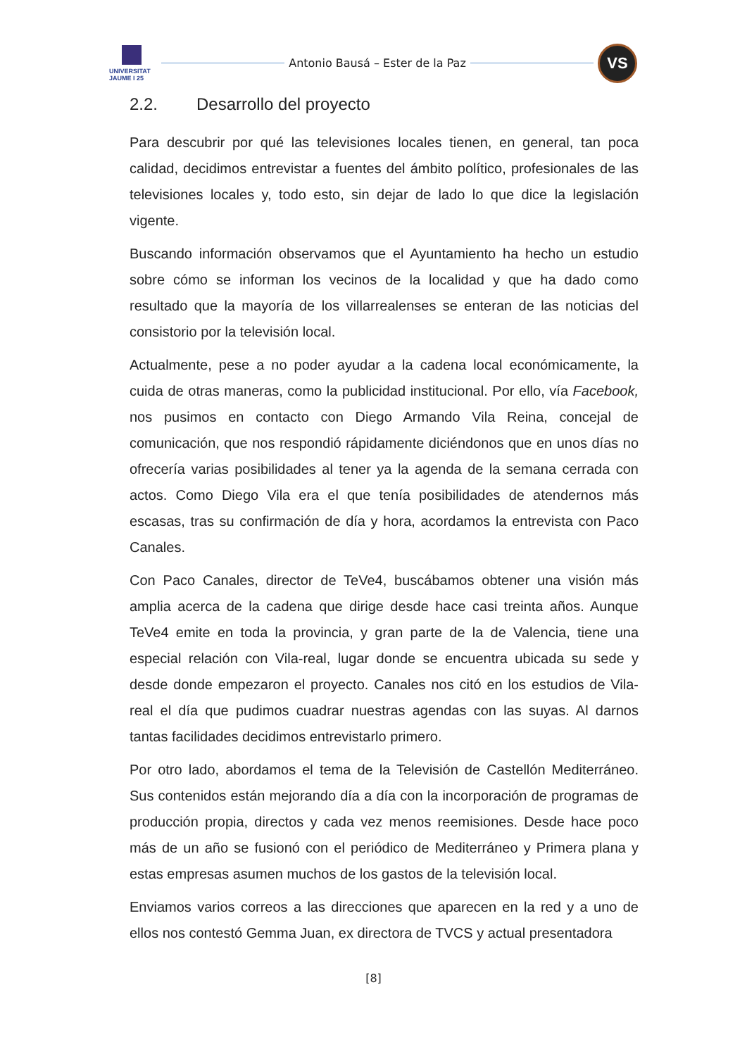UNIVERSITAT
JAUME I 25
Antonio Bausá – Ester de la Paz
VS
2.2. Desarrollo del proyecto
Para descubrir por qué las televisiones locales tienen, en general, tan poca calidad, decidimos entrevistar a fuentes del ámbito político, profesionales de las televisiones locales y, todo esto, sin dejar de lado lo que dice la legislación vigente.
Buscando información observamos que el Ayuntamiento ha hecho un estudio sobre cómo se informan los vecinos de la localidad y que ha dado como resultado que la mayoría de los villarrealenses se enteran de las noticias del consistorio por la televisión local.
Actualmente, pese a no poder ayudar a la cadena local económicamente, la cuida de otras maneras, como la publicidad institucional. Por ello, vía Facebook, nos pusimos en contacto con Diego Armando Vila Reina, concejal de comunicación, que nos respondió rápidamente diciéndonos que en unos días no ofrecería varias posibilidades al tener ya la agenda de la semana cerrada con actos. Como Diego Vila era el que tenía posibilidades de atendernos más escasas, tras su confirmación de día y hora, acordamos la entrevista con Paco Canales.
Con Paco Canales, director de TeVe4, buscábamos obtener una visión más amplia acerca de la cadena que dirige desde hace casi treinta años. Aunque TeVe4 emite en toda la provincia, y gran parte de la de Valencia, tiene una especial relación con Vila-real, lugar donde se encuentra ubicada su sede y desde donde empezaron el proyecto. Canales nos citó en los estudios de Vila-real el día que pudimos cuadrar nuestras agendas con las suyas. Al darnos tantas facilidades decidimos entrevistarlo primero.
Por otro lado, abordamos el tema de la Televisión de Castellón Mediterráneo. Sus contenidos están mejorando día a día con la incorporación de programas de producción propia, directos y cada vez menos reemisiones. Desde hace poco más de un año se fusionó con el periódico de Mediterráneo y Primera plana y estas empresas asumen muchos de los gastos de la televisión local.
Enviamos varios correos a las direcciones que aparecen en la red y a uno de ellos nos contestó Gemma Juan, ex directora de TVCS y actual presentadora
[8]